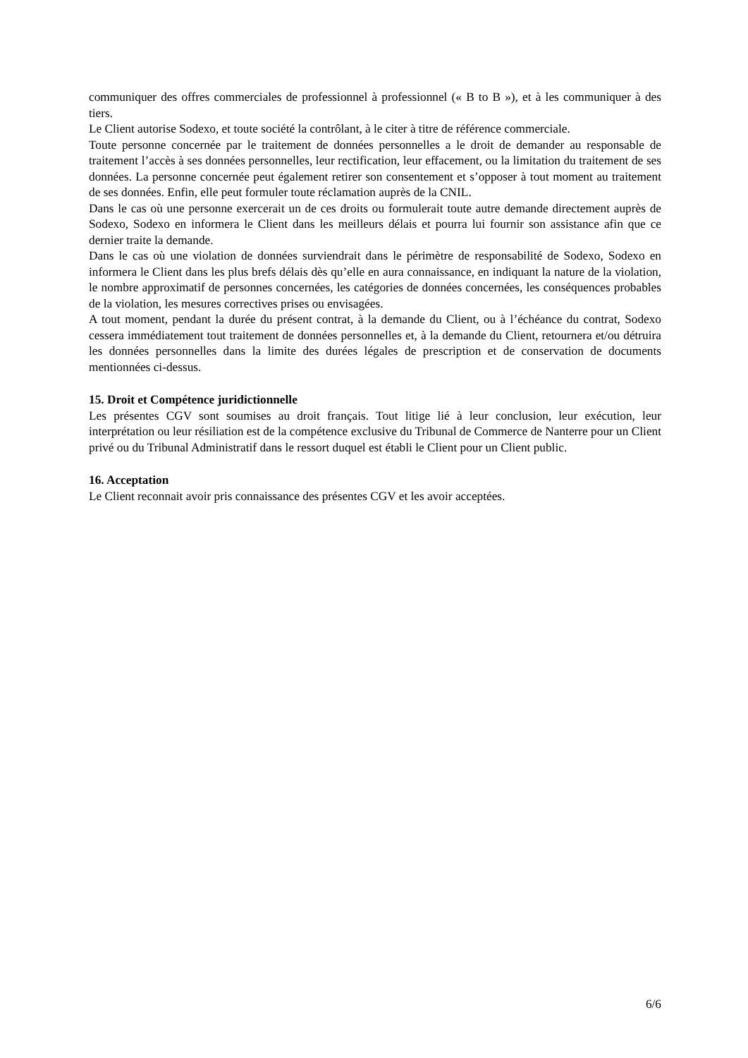communiquer des offres commerciales de professionnel à professionnel (« B to B »), et à les communiquer à des tiers.
Le Client autorise Sodexo, et toute société la contrôlant, à le citer à titre de référence commerciale.
Toute personne concernée par le traitement de données personnelles a le droit de demander au responsable de traitement l’accès à ses données personnelles, leur rectification, leur effacement, ou la limitation du traitement de ses données. La personne concernée peut également retirer son consentement et s’opposer à tout moment au traitement de ses données. Enfin, elle peut formuler toute réclamation auprès de la CNIL.
Dans le cas où une personne exercerait un de ces droits ou formulerait toute autre demande directement auprès de Sodexo, Sodexo en informera le Client dans les meilleurs délais et pourra lui fournir son assistance afin que ce dernier traite la demande.
Dans le cas où une violation de données surviendrait dans le périmètre de responsabilité de Sodexo, Sodexo en informera le Client dans les plus brefs délais dès qu’elle en aura connaissance, en indiquant la nature de la violation, le nombre approximatif de personnes concernées, les catégories de données concernées, les conséquences probables de la violation, les mesures correctives prises ou envisagées.
A tout moment, pendant la durée du présent contrat, à la demande du Client, ou à l’échéance du contrat, Sodexo cessera immédiatement tout traitement de données personnelles et, à la demande du Client, retournera et/ou détruira les données personnelles dans la limite des durées légales de prescription et de conservation de documents mentionnées ci-dessus.
15. Droit et Compétence juridictionnelle
Les présentes CGV sont soumises au droit français. Tout litige lié à leur conclusion, leur exécution, leur interprétation ou leur résiliation est de la compétence exclusive du Tribunal de Commerce de Nanterre pour un Client privé ou du Tribunal Administratif dans le ressort duquel est établi le Client pour un Client public.
16. Acceptation
Le Client reconnait avoir pris connaissance des présentes CGV et les avoir acceptées.
6/6